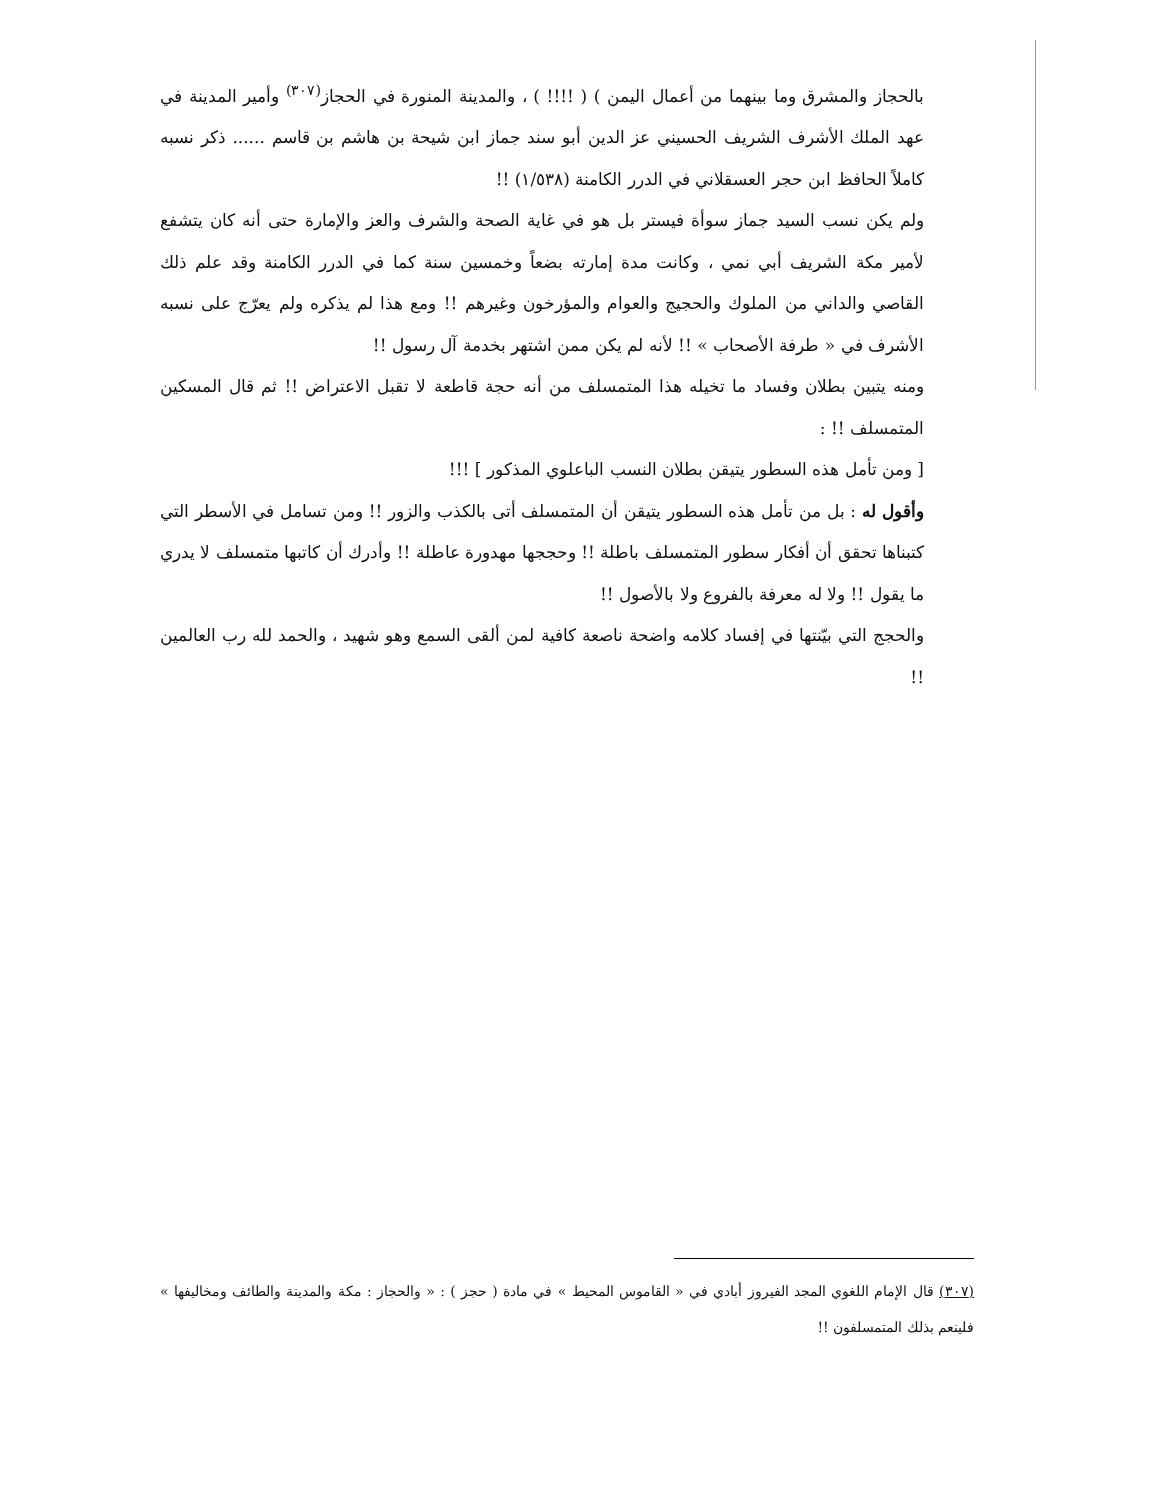بالحجاز والمشرق وما بينهما من أعمال اليمن ) ( !!!! ) ، والمدينة المنورة في الحجاز<sup>(٣٠٧)</sup> وأمير المدينة في عهد الملك الأشرف الشريف الحسيني عز الدين أبو سند جماز ابن شيحة بن هاشم بن قاسم ...... ذكر نسبه كاملاً الحافظ ابن حجر العسقلاني في الدرر الكامنة (١/٥٣٨) !!
ولم يكن نسب السيد جماز سوأة فيستر بل هو في غاية الصحة والشرف والعز والإمارة حتى أنه كان يتشفع لأمير مكة الشريف أبي نمي ، وكانت مدة إمارته بضعاً وخمسين سنة كما في الدرر الكامنة وقد علم ذلك القاصي والداني من الملوك والحجيج والعوام والمؤرخون وغيرهم !! ومع هذا لم يذكره ولم يعرّج على نسبه الأشرف في « طرفة الأصحاب » !! لأنه لم يكن ممن اشتهر بخدمة آل رسول !!
ومنه يتبين بطلان وفساد ما تخيله هذا المتمسلف من أنه حجة قاطعة لا تقبل الاعتراض !! ثم قال المسكين المتمسلف !! :
[ ومن تأمل هذه السطور يتيقن بطلان النسب الباعلوي المذكور ] !!!
وأقول له : بل من تأمل هذه السطور يتيقن أن المتمسلف أتى بالكذب والزور !! ومن تسامل في الأسطر التي كتبناها تحقق أن أفكار سطور المتمسلف باطلة !! وحججها مهدورة عاطلة !! وأدرك أن كاتبها متمسلف لا يدري ما يقول !! ولا له معرفة بالفروع ولا بالأصول !!
والحجج التي بيّنتها في إفساد كلامه واضحة ناصعة كافية لمن ألقى السمع وهو شهيد ، والحمد لله رب العالمين !!
(٣٠٧) قال الإمام اللغوي المجد الفيروز أبادي في « القاموس المحيط » في مادة ( حجز ) : « والحجاز : مكة والمدينة والطائف ومخاليفها » فلينعم بذلك المتمسلفون !!